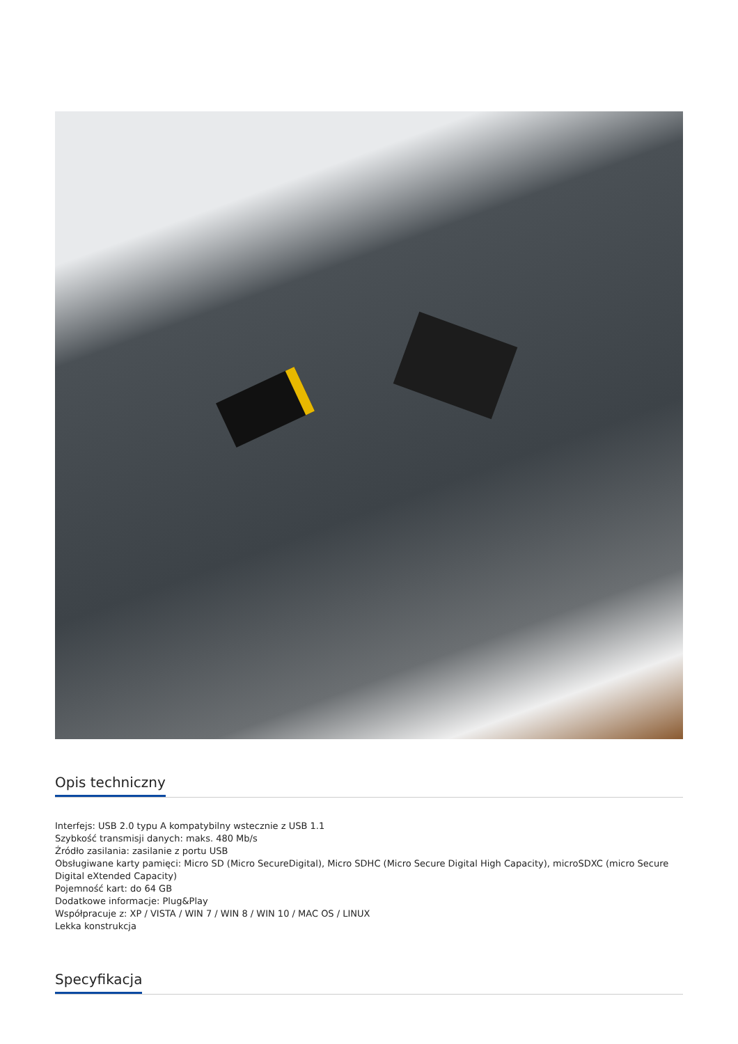Opis techniczny
Interfejs: USB 2.0 typu A kompatybilny wstecznie z USB 1.1
Szybkość transmisji danych: maks. 480 Mb/s
Źródło zasilania: zasilanie z portu USB
Obsługiwane karty pamięci: Micro SD (Micro SecureDigital), Micro SDHC (Micro Secure Digital High Capacity), microSDXC (micro Secure Digital eXtended Capacity)
Pojemność kart: do 64 GB
Dodatkowe informacje: Plug&Play
Współpracuje z: XP / VISTA / WIN 7 / WIN 8 / WIN 10 / MAC OS / LINUX
Lekka konstrukcja
Specyfikacja